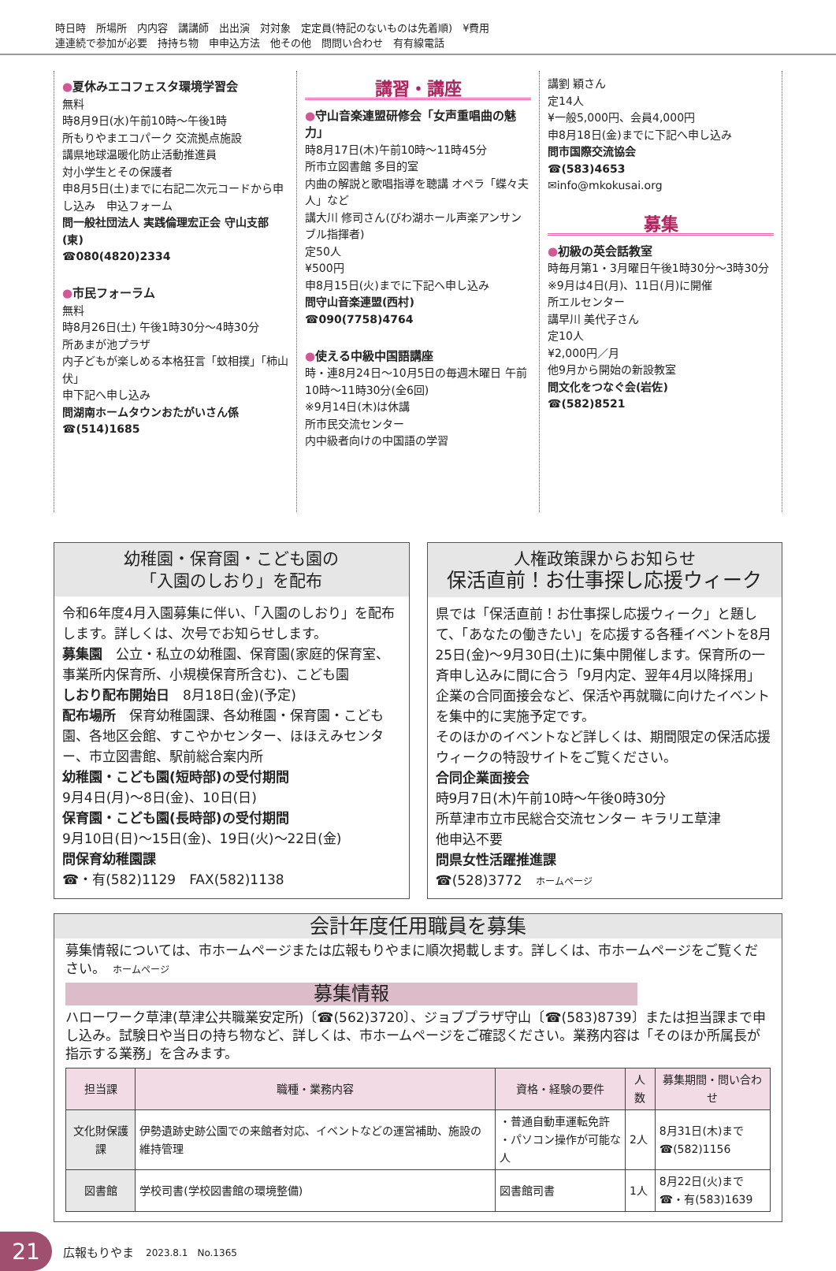時日時　所場所　内内容　講講師　出出演　対対象　定定員(特記のないものは先着順)　¥費用
連連続で参加が必要　持持ち物　申申込方法　他その他　問問い合わせ　有有線電話
●夏休みエコフェスタ環境学習会
無料
時8月9日(水)午前10時～午後1時
所もりやまエコパーク 交流拠点施設
講県地球温暖化防止活動推進員
対小学生とその保護者
申8月5日(土)までに右記二次元コードから申し込み　申込フォーム
問一般社団法人 実践倫理宏正会 守山支部(東)
☎080(4820)2334
●市民フォーラム
無料
時8月26日(土) 午後1時30分～4時30分
所あまが池プラザ
内子どもが楽しめる本格狂言「蚊相撲」「柿山伏」
申下記へ申し込み
問湖南ホームタウンおたがいさん係
☎(514)1685
講習・講座
●守山音楽連盟研修会「女声重唱曲の魅力」
時8月17日(木)午前10時～11時45分
所市立図書館 多目的室
内曲の解説と歌唱指導を聴講 オペラ「蝶々夫人」など
講大川 修司さん(びわ湖ホール声楽アンサンブル指揮者)
定50人
¥500円
申8月15日(火)までに下記へ申し込み
問守山音楽連盟(西村)
☎090(7758)4764
●使える中級中国語講座
時・連8月24日～10月5日の毎週木曜日 午前10時～11時30分(全6回)
※9月14日(木)は休講
所市民交流センター
内中級者向けの中国語の学習
講劉 穎さん
定14人
¥一般5,000円、会員4,000円
申8月18日(金)までに下記へ申し込み
問市国際交流協会
☎(583)4653
✉info@mkokusai.org
募集
●初級の英会話教室
時毎月第1・3月曜日午後1時30分～3時30分
※9月は4日(月)、11日(月)に開催
所エルセンター
講早川 美代子さん
定10人
¥2,000円／月
他9月から開始の新設教室
問文化をつなぐ会(岩佐)
☎(582)8521
幼稚園・保育園・こども園の
「入園のしおり」を配布
令和6年度4月入園募集に伴い、「入園のしおり」を配布します。詳しくは、次号でお知らせします。
募集園　公立・私立の幼稚園、保育園(家庭的保育室、事業所内保育所、小規模保育所含む)、こども園
しおり配布開始日　8月18日(金)(予定)
配布場所　保育幼稚園課、各幼稚園・保育園・こども園、各地区会館、すこやかセンター、ほほえみセンター、市立図書館、駅前総合案内所
幼稚園・こども園(短時部)の受付期間
9月4日(月)～8日(金)、10日(日)
保育園・こども園(長時部)の受付期間
9月10日(日)～15日(金)、19日(火)～22日(金)
問保育幼稚園課
☎・有(582)1129　FAX(582)1138
人権政策課からお知らせ
保活直前！お仕事探し応援ウィーク
県では「保活直前！お仕事探し応援ウィーク」と題して、「あなたの働きたい」を応援する各種イベントを8月25日(金)～9月30日(土)に集中開催します。保育所の一斉申し込みに間に合う「9月内定、翌年4月以降採用」企業の合同面接会など、保活や再就職に向けたイベントを集中的に実施予定です。
そのほかのイベントなど詳しくは、期間限定の保活応援ウィークの特設サイトをご覧ください。
合同企業面接会
時9月7日(木)午前10時～午後0時30分
所草津市立市民総合交流センター キラリエ草津
他申込不要
問県女性活躍推進課
☎(528)3772　ホームページ
会計年度任用職員を募集
募集情報については、市ホームページまたは広報もりやまに順次掲載します。詳しくは、市ホームページをご覧ください。　ホームページ
募集情報
ハローワーク草津(草津公共職業安定所)〔☎(562)3720〕、ジョブプラザ守山〔☎(583)8739〕または担当課まで申し込み。試験日や当日の持ち物など、詳しくは、市ホームページをご確認ください。業務内容は「そのほか所属長が指示する業務」を含みます。
| 担当課 | 職種・業務内容 | 資格・経験の要件 | 人数 | 募集期間・問い合わせ |
| --- | --- | --- | --- | --- |
| 文化財保護課 | 伊勢遺跡史跡公園での来館者対応、イベントなどの運営補助、施設の維持管理 | ・普通自動車運転免許 ・パソコン操作が可能な人 | 2人 | 8月31日(木)まで ☎(582)1156 |
| 図書館 | 学校司書(学校図書館の環境整備) | 図書館司書 | 1人 | 8月22日(火)まで ☎・有(583)1639 |
21
広報もりやま　2023.8.1　No.1365